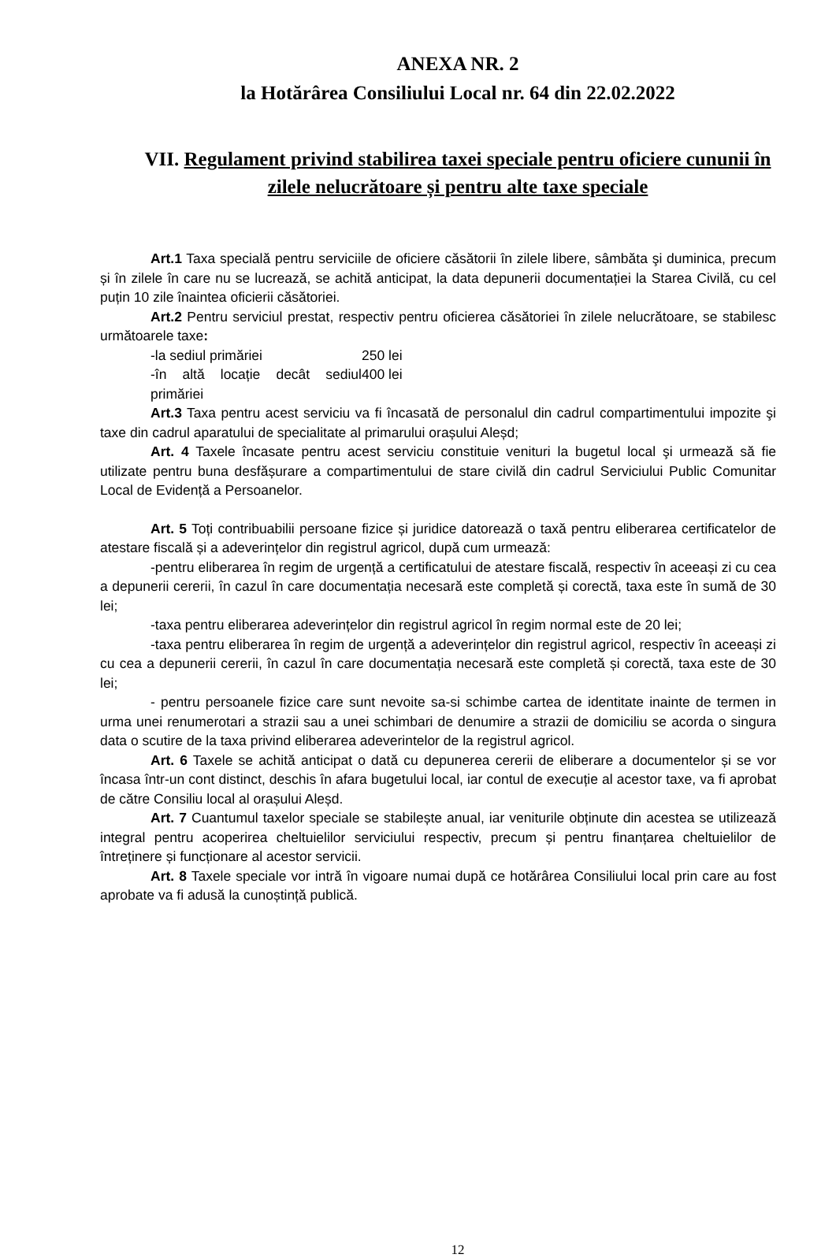ANEXA NR. 2
la Hotărârea Consiliului Local nr. 64 din 22.02.2022
VII. Regulament privind stabilirea taxei speciale pentru oficiere cununii în zilele nelucrătoare și pentru alte taxe speciale
Art.1 Taxa specială pentru serviciile de oficiere căsătorii în zilele libere, sâmbăta şi duminica, precum și în zilele în care nu se lucrează, se achită anticipat, la data depunerii documentației la Starea Civilă, cu cel puțin 10 zile înaintea oficierii căsătoriei.
Art.2 Pentru serviciul prestat, respectiv pentru oficierea căsătoriei în zilele nelucrătoare, se stabilesc următoarele taxe:
-la sediul primăriei 250 lei
-în altă locație decât sediul primăriei 400 lei
Art.3 Taxa pentru acest serviciu va fi încasată de personalul din cadrul compartimentului impozite şi taxe din cadrul aparatului de specialitate al primarului orașului Aleșd;
Art. 4 Taxele încasate pentru acest serviciu constituie venituri la bugetul local şi urmează să fie utilizate pentru buna desfășurare a compartimentului de stare civilă din cadrul Serviciului Public Comunitar Local de Evidență a Persoanelor.
Art. 5 Toți contribuabilii persoane fizice și juridice datorează o taxă pentru eliberarea certificatelor de atestare fiscală și a adeverințelor din registrul agricol, după cum urmează:
-pentru eliberarea în regim de urgență a certificatului de atestare fiscală, respectiv în aceeași zi cu cea a depunerii cererii, în cazul în care documentația necesară este completă și corectă, taxa este în sumă de 30 lei;
-taxa pentru eliberarea adeverințelor din registrul agricol în regim normal este de 20 lei;
-taxa pentru eliberarea în regim de urgență a adeverințelor din registrul agricol, respectiv în aceeași zi cu cea a depunerii cererii, în cazul în care documentația necesară este completă și corectă, taxa este de 30 lei;
- pentru persoanele fizice care sunt nevoite sa-si schimbe cartea de identitate inainte de termen in urma unei renumerotari a strazii sau a unei schimbari de denumire a strazii de domiciliu se acorda o singura data o scutire de la taxa privind eliberarea adeverintelor de la registrul agricol.
Art. 6 Taxele se achită anticipat o dată cu depunerea cererii de eliberare a documentelor și se vor încasa într-un cont distinct, deschis în afara bugetului local, iar contul de execuție al acestor taxe, va fi aprobat de către Consiliu local al orașului Aleșd.
Art. 7 Cuantumul taxelor speciale se stabilește anual, iar veniturile obținute din acestea se utilizează integral pentru acoperirea cheltuielilor serviciului respectiv, precum și pentru finanțarea cheltuielilor de întreținere și funcționare al acestor servicii.
Art. 8 Taxele speciale vor intră în vigoare numai după ce hotărârea Consiliului local prin care au fost aprobate va fi adusă la cunoștință publică.
12